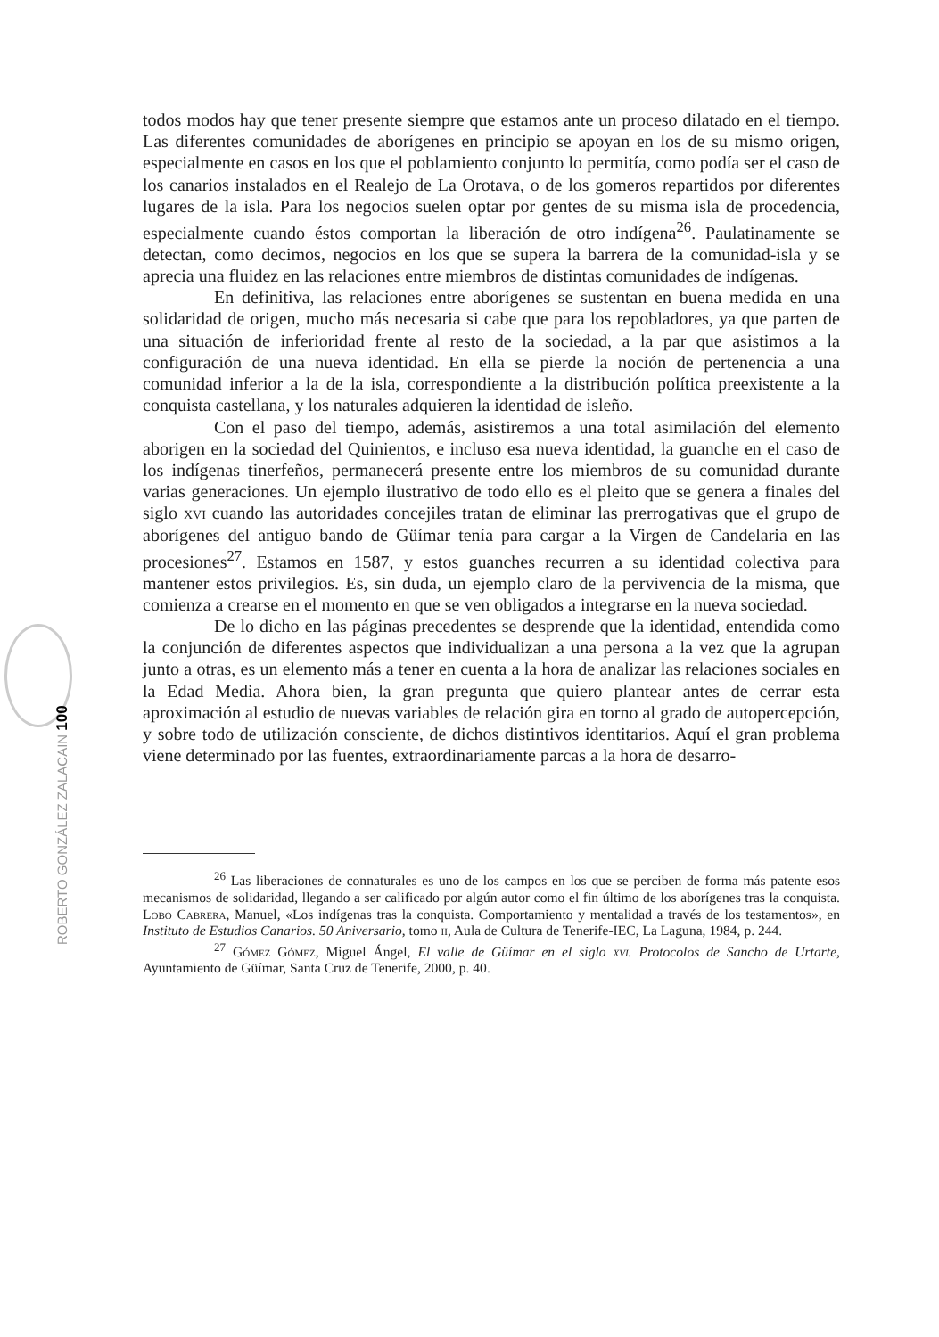ROBERTO GONZÁLEZ ZALACAIN 100
todos modos hay que tener presente siempre que estamos ante un proceso dilatado en el tiempo. Las diferentes comunidades de aborígenes en principio se apoyan en los de su mismo origen, especialmente en casos en los que el poblamiento conjunto lo permitía, como podía ser el caso de los canarios instalados en el Realejo de La Orotava, o de los gomeros repartidos por diferentes lugares de la isla. Para los negocios suelen optar por gentes de su misma isla de procedencia, especialmente cuando éstos comportan la liberación de otro indígena<sup>26</sup>. Paulatinamente se detectan, como decimos, negocios en los que se supera la barrera de la comunidad-isla y se aprecia una fluidez en las relaciones entre miembros de distintas comunidades de indígenas.
En definitiva, las relaciones entre aborígenes se sustentan en buena medida en una solidaridad de origen, mucho más necesaria si cabe que para los repobladores, ya que parten de una situación de inferioridad frente al resto de la sociedad, a la par que asistimos a la configuración de una nueva identidad. En ella se pierde la noción de pertenencia a una comunidad inferior a la de la isla, correspondiente a la distribución política preexistente a la conquista castellana, y los naturales adquieren la identidad de isleño.
Con el paso del tiempo, además, asistiremos a una total asimilación del elemento aborigen en la sociedad del Quinientos, e incluso esa nueva identidad, la guanche en el caso de los indígenas tinerfeños, permanecerá presente entre los miembros de su comunidad durante varias generaciones. Un ejemplo ilustrativo de todo ello es el pleito que se genera a finales del siglo xvi cuando las autoridades concejiles tratan de eliminar las prerrogativas que el grupo de aborígenes del antiguo bando de Güímar tenía para cargar a la Virgen de Candelaria en las procesiones<sup>27</sup>. Estamos en 1587, y estos guanches recurren a su identidad colectiva para mantener estos privilegios. Es, sin duda, un ejemplo claro de la pervivencia de la misma, que comienza a crearse en el momento en que se ven obligados a integrarse en la nueva sociedad.
De lo dicho en las páginas precedentes se desprende que la identidad, entendida como la conjunción de diferentes aspectos que individualizan a una persona a la vez que la agrupan junto a otras, es un elemento más a tener en cuenta a la hora de analizar las relaciones sociales en la Edad Media. Ahora bien, la gran pregunta que quiero plantear antes de cerrar esta aproximación al estudio de nuevas variables de relación gira en torno al grado de autopercepción, y sobre todo de utilización consciente, de dichos distintivos identitarios. Aquí el gran problema viene determinado por las fuentes, extraordinariamente parcas a la hora de desarro-
<sup>26</sup> Las liberaciones de connaturales es uno de los campos en los que se perciben de forma más patente esos mecanismos de solidaridad, llegando a ser calificado por algún autor como el fin último de los aborígenes tras la conquista. Lobo Cabrera, Manuel, «Los indígenas tras la conquista. Comportamiento y mentalidad a través de los testamentos», en Instituto de Estudios Canarios. 50 Aniversario, tomo ii, Aula de Cultura de Tenerife-IEC, La Laguna, 1984, p. 244.
<sup>27</sup> Gómez Gómez, Miguel Ángel, El valle de Güímar en el siglo xvi. Protocolos de Sancho de Urtarte, Ayuntamiento de Güímar, Santa Cruz de Tenerife, 2000, p. 40.